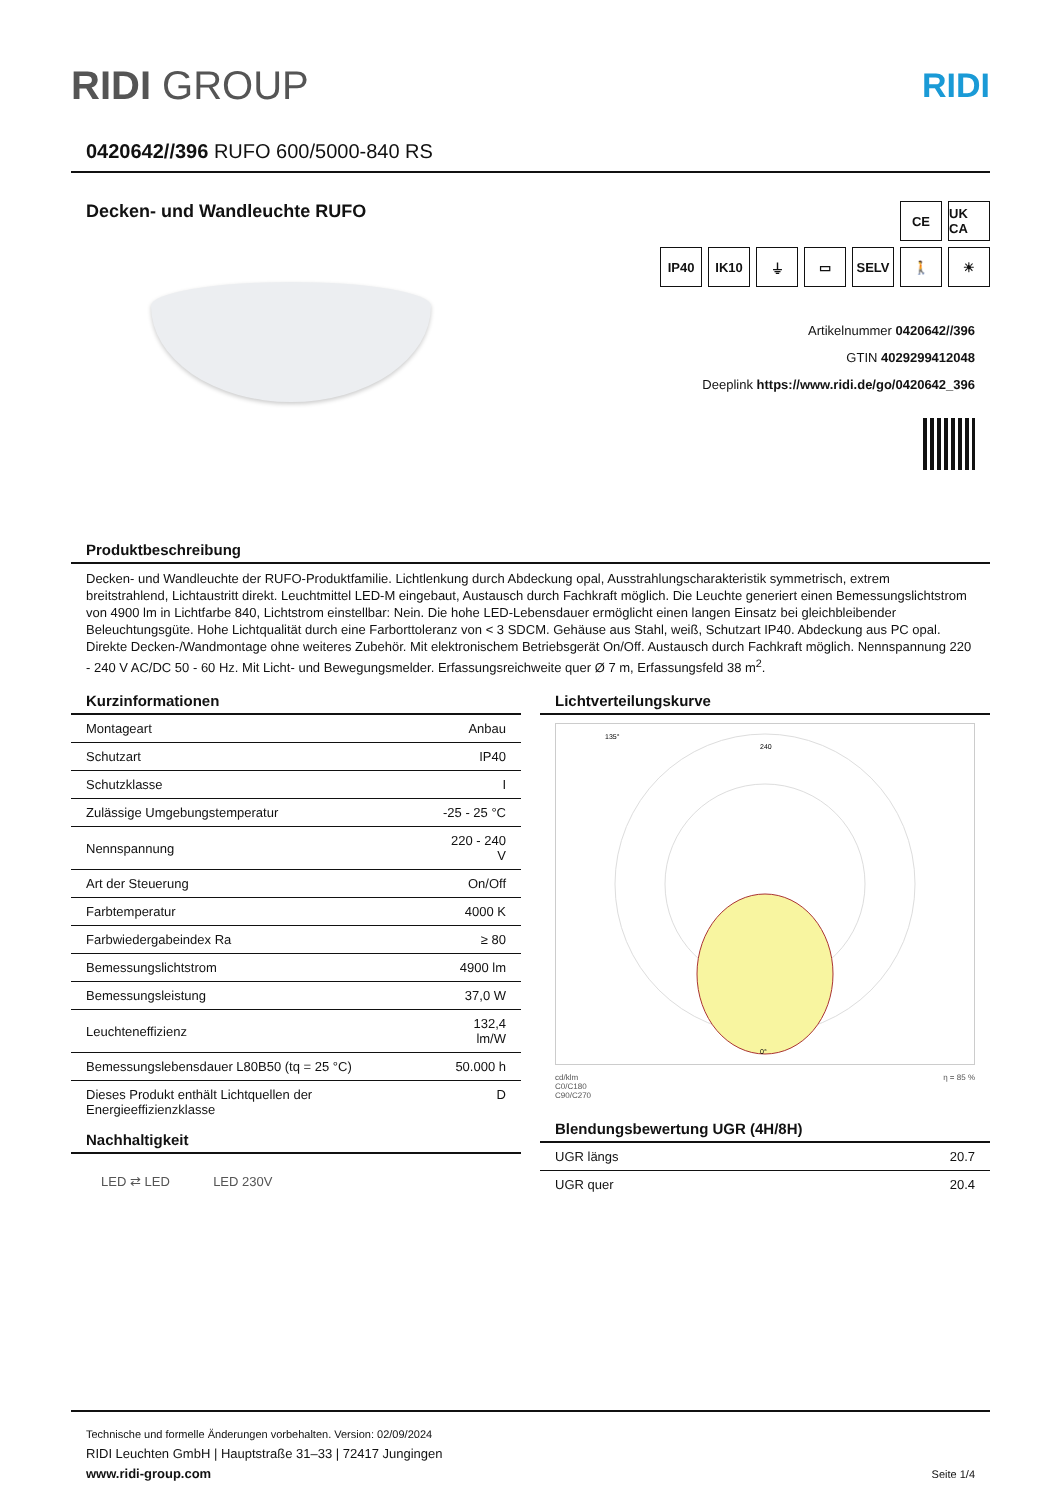RIDI GROUP
RIDI
0420642//396 RUFO 600/5000-840 RS
Decken- und Wandleuchte RUFO
CE UK CA
IP40 IK10 ⏚ ▭ SELV 🚶 ☀
Artikelnummer 0420642//396
GTIN 4029299412048
Deeplink https://www.ridi.de/go/0420642_396
Produktbeschreibung
Decken- und Wandleuchte der RUFO-Produktfamilie. Lichtlenkung durch Abdeckung opal, Ausstrahlungscharakteristik symmetrisch, extrem breitstrahlend, Lichtaustritt direkt. Leuchtmittel LED-M eingebaut, Austausch durch Fachkraft möglich. Die Leuchte generiert einen Bemessungslichtstrom von 4900 lm in Lichtfarbe 840, Lichtstrom einstellbar: Nein. Die hohe LED-Lebensdauer ermöglicht einen langen Einsatz bei gleichbleibender Beleuchtungsgüte. Hohe Lichtqualität durch eine Farborttoleranz von < 3 SDCM. Gehäuse aus Stahl, weiß, Schutzart IP40. Abdeckung aus PC opal. Direkte Decken-/Wandmontage ohne weiteres Zubehör. Mit elektronischem Betriebsgerät On/Off. Austausch durch Fachkraft möglich. Nennspannung 220 - 240 V AC/DC 50 - 60 Hz. Mit Licht- und Bewegungsmelder. Erfassungsreichweite quer Ø 7 m, Erfassungsfeld 38 m<sup>2</sup>.
Kurzinformationen
| Montageart | Anbau |
| Schutzart | IP40 |
| Schutzklasse | I |
| Zulässige Umgebungstemperatur | -25 - 25 °C |
| Nennspannung | 220 - 240 V |
| Art der Steuerung | On/Off |
| Farbtemperatur | 4000 K |
| Farbwiedergabeindex Ra | ≥ 80 |
| Bemessungslichtstrom | 4900 lm |
| Bemessungsleistung | 37,0 W |
| Leuchteneffizienz | 132,4 lm/W |
| Bemessungslebensdauer L80B50 (tq = 25 °C) | 50.000 h |
| Dieses Produkt enthält Lichtquellen der Energieeffizienzklasse | D |
Nachhaltigkeit
LED ⇄ LED LED 230V
Lichtverteilungskurve
240
135°
0°
cd/klm η = 85 %
C0/C180
C90/C270
Blendungsbewertung UGR (4H/8H)
| UGR längs | 20.7 |
| UGR quer | 20.4 |
Technische und formelle Änderungen vorbehalten. Version: 02/09/2024
RIDI Leuchten GmbH | Hauptstraße 31–33 | 72417 Jungingen
www.ridi-group.com Seite 1/4